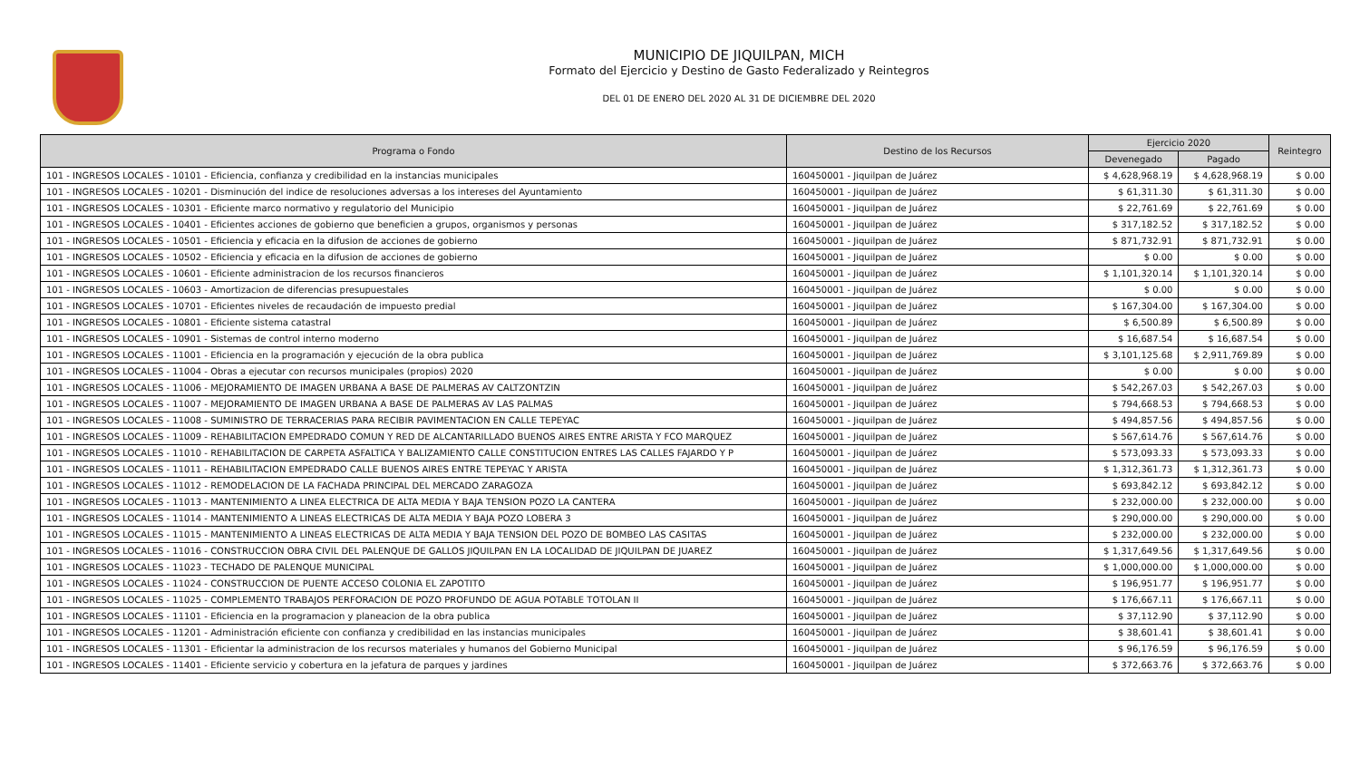MUNICIPIO DE JIQUILPAN, MICH
Formato del Ejercicio y Destino de Gasto Federalizado y Reintegros
DEL 01 DE ENERO DEL 2020 AL 31 DE DICIEMBRE DEL 2020
| Programa o Fondo | Destino de los Recursos | Ejercicio 2020 | | Reintegro |
| --- | --- | --- | --- | --- |
| | | Devenegado | Pagado | |
| 101 - INGRESOS LOCALES - 10101 - Eficiencia, confianza y credibilidad en la instancias municipales | 160450001 - Jiquilpan de Juárez | $ 4,628,968.19 | $ 4,628,968.19 | $ 0.00 |
| 101 - INGRESOS LOCALES - 10201 - Disminución del indice de resoluciones adversas a los intereses del Ayuntamiento | 160450001 - Jiquilpan de Juárez | $ 61,311.30 | $ 61,311.30 | $ 0.00 |
| 101 - INGRESOS LOCALES - 10301 - Eficiente marco normativo y regulatorio del Municipio | 160450001 - Jiquilpan de Juárez | $ 22,761.69 | $ 22,761.69 | $ 0.00 |
| 101 - INGRESOS LOCALES - 10401 - Eficientes acciones de gobierno que beneficien a grupos, organismos y personas | 160450001 - Jiquilpan de Juárez | $ 317,182.52 | $ 317,182.52 | $ 0.00 |
| 101 - INGRESOS LOCALES - 10501 - Eficiencia y eficacia en la difusion de acciones de gobierno | 160450001 - Jiquilpan de Juárez | $ 871,732.91 | $ 871,732.91 | $ 0.00 |
| 101 - INGRESOS LOCALES - 10502 - Eficiencia y eficacia en la difusion de acciones de gobierno | 160450001 - Jiquilpan de Juárez | $ 0.00 | $ 0.00 | $ 0.00 |
| 101 - INGRESOS LOCALES - 10601 - Eficiente administracion de los recursos financieros | 160450001 - Jiquilpan de Juárez | $ 1,101,320.14 | $ 1,101,320.14 | $ 0.00 |
| 101 - INGRESOS LOCALES - 10603 - Amortizacion de diferencias presupuestales | 160450001 - Jiquilpan de Juárez | $ 0.00 | $ 0.00 | $ 0.00 |
| 101 - INGRESOS LOCALES - 10701 - Eficientes niveles de recaudación de impuesto predial | 160450001 - Jiquilpan de Juárez | $ 167,304.00 | $ 167,304.00 | $ 0.00 |
| 101 - INGRESOS LOCALES - 10801 - Eficiente sistema catastral | 160450001 - Jiquilpan de Juárez | $ 6,500.89 | $ 6,500.89 | $ 0.00 |
| 101 - INGRESOS LOCALES - 10901 - Sistemas de control interno moderno | 160450001 - Jiquilpan de Juárez | $ 16,687.54 | $ 16,687.54 | $ 0.00 |
| 101 - INGRESOS LOCALES - 11001 - Eficiencia en la programación y ejecución de la obra publica | 160450001 - Jiquilpan de Juárez | $ 3,101,125.68 | $ 2,911,769.89 | $ 0.00 |
| 101 - INGRESOS LOCALES - 11004 - Obras a ejecutar con recursos municipales (propios) 2020 | 160450001 - Jiquilpan de Juárez | $ 0.00 | $ 0.00 | $ 0.00 |
| 101 - INGRESOS LOCALES - 11006 - MEJORAMIENTO DE IMAGEN URBANA A BASE DE PALMERAS AV CALTZONTZIN | 160450001 - Jiquilpan de Juárez | $ 542,267.03 | $ 542,267.03 | $ 0.00 |
| 101 - INGRESOS LOCALES - 11007 - MEJORAMIENTO DE IMAGEN URBANA A BASE DE PALMERAS AV LAS PALMAS | 160450001 - Jiquilpan de Juárez | $ 794,668.53 | $ 794,668.53 | $ 0.00 |
| 101 - INGRESOS LOCALES - 11008 - SUMINISTRO DE TERRACERIAS PARA RECIBIR PAVIMENTACION EN CALLE TEPEYAC | 160450001 - Jiquilpan de Juárez | $ 494,857.56 | $ 494,857.56 | $ 0.00 |
| 101 - INGRESOS LOCALES - 11009 - REHABILITACION EMPEDRADO COMUN Y RED DE ALCANTARILLADO BUENOS AIRES ENTRE ARISTA Y FCO MARQUEZ | 160450001 - Jiquilpan de Juárez | $ 567,614.76 | $ 567,614.76 | $ 0.00 |
| 101 - INGRESOS LOCALES - 11010 - REHABILITACION DE CARPETA ASFALTICA Y BALIZAMIENTO CALLE CONSTITUCION ENTRES LAS CALLES FAJARDO Y P | 160450001 - Jiquilpan de Juárez | $ 573,093.33 | $ 573,093.33 | $ 0.00 |
| 101 - INGRESOS LOCALES - 11011 - REHABILITACION EMPEDRADO CALLE BUENOS AIRES ENTRE TEPEYAC Y ARISTA | 160450001 - Jiquilpan de Juárez | $ 1,312,361.73 | $ 1,312,361.73 | $ 0.00 |
| 101 - INGRESOS LOCALES - 11012 - REMODELACION DE LA FACHADA PRINCIPAL DEL MERCADO ZARAGOZA | 160450001 - Jiquilpan de Juárez | $ 693,842.12 | $ 693,842.12 | $ 0.00 |
| 101 - INGRESOS LOCALES - 11013 - MANTENIMIENTO A LINEA ELECTRICA DE ALTA MEDIA Y BAJA TENSION POZO LA CANTERA | 160450001 - Jiquilpan de Juárez | $ 232,000.00 | $ 232,000.00 | $ 0.00 |
| 101 - INGRESOS LOCALES - 11014 - MANTENIMIENTO A LINEAS ELECTRICAS DE ALTA MEDIA Y BAJA POZO LOBERA 3 | 160450001 - Jiquilpan de Juárez | $ 290,000.00 | $ 290,000.00 | $ 0.00 |
| 101 - INGRESOS LOCALES - 11015 - MANTENIMIENTO A LINEAS ELECTRICAS DE ALTA MEDIA Y BAJA TENSION DEL POZO DE BOMBEO LAS CASITAS | 160450001 - Jiquilpan de Juárez | $ 232,000.00 | $ 232,000.00 | $ 0.00 |
| 101 - INGRESOS LOCALES - 11016 - CONSTRUCCION OBRA CIVIL DEL PALENQUE DE GALLOS JIQUILPAN EN LA LOCALIDAD DE JIQUILPAN DE JUAREZ | 160450001 - Jiquilpan de Juárez | $ 1,317,649.56 | $ 1,317,649.56 | $ 0.00 |
| 101 - INGRESOS LOCALES - 11023 - TECHADO DE PALENQUE MUNICIPAL | 160450001 - Jiquilpan de Juárez | $ 1,000,000.00 | $ 1,000,000.00 | $ 0.00 |
| 101 - INGRESOS LOCALES - 11024 - CONSTRUCCION DE PUENTE ACCESO COLONIA EL ZAPOTITO | 160450001 - Jiquilpan de Juárez | $ 196,951.77 | $ 196,951.77 | $ 0.00 |
| 101 - INGRESOS LOCALES - 11025 - COMPLEMENTO TRABAJOS PERFORACION DE POZO PROFUNDO DE AGUA POTABLE TOTOLAN II | 160450001 - Jiquilpan de Juárez | $ 176,667.11 | $ 176,667.11 | $ 0.00 |
| 101 - INGRESOS LOCALES - 11101 - Eficiencia en la programacion y planeacion de la obra publica | 160450001 - Jiquilpan de Juárez | $ 37,112.90 | $ 37,112.90 | $ 0.00 |
| 101 - INGRESOS LOCALES - 11201 - Administración eficiente con confianza y credibilidad en las instancias municipales | 160450001 - Jiquilpan de Juárez | $ 38,601.41 | $ 38,601.41 | $ 0.00 |
| 101 - INGRESOS LOCALES - 11301 - Eficientar la administracion de los recursos materiales y humanos del Gobierno Municipal | 160450001 - Jiquilpan de Juárez | $ 96,176.59 | $ 96,176.59 | $ 0.00 |
| 101 - INGRESOS LOCALES - 11401 - Eficiente servicio y cobertura en la jefatura de parques y jardines | 160450001 - Jiquilpan de Juárez | $ 372,663.76 | $ 372,663.76 | $ 0.00 |